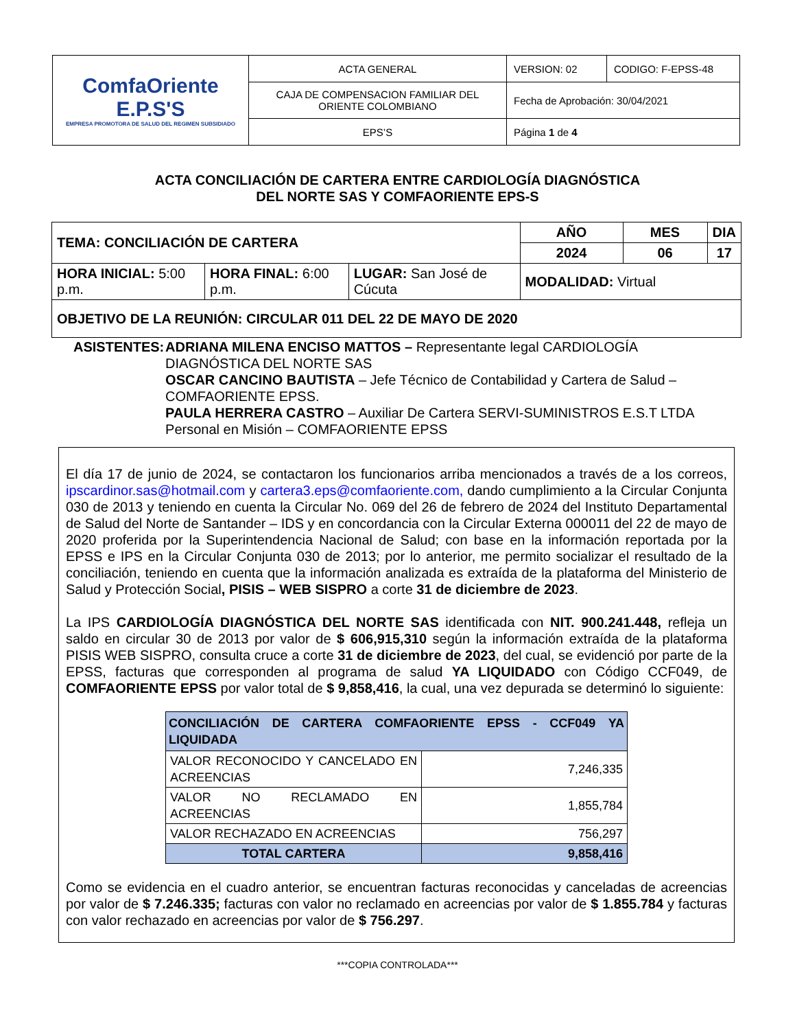| ComfaOriente E.P.S'S EMPRESA PROMOTORA DE SALUD DEL REGIMEN SUBSIDIADO | ACTA GENERAL | VERSION: 02 | CODIGO: F-EPSS-48 |
| | CAJA DE COMPENSACION FAMILIAR DEL ORIENTE COLOMBIANO | Fecha de Aprobación: 30/04/2021 | |
| | EPS’S | Página 1 de 4 | |
ACTA CONCILIACIÓN DE CARTERA ENTRE CARDIOLOGÍA DIAGNÓSTICA
DEL NORTE SAS Y COMFAORIENTE EPS-S
| TEMA: CONCILIACIÓN DE CARTERA | | | AÑO | MES | DIA |
| | | | 2024 | 06 | 17 |
| HORA INICIAL: 5:00 p.m. | HORA FINAL: 6:00 p.m. | LUGAR: San José de Cúcuta | MODALIDAD: Virtual | | |
| OBJETIVO DE LA REUNIÓN: CIRCULAR 011 DEL 22 DE MAYO DE 2020 | | | | | |
ASISTENTES: ADRIANA MILENA ENCISO MATTOS – Representante legal CARDIOLOGÍA DIAGNÓSTICA DEL NORTE SAS
OSCAR CANCINO BAUTISTA – Jefe Técnico de Contabilidad y Cartera de Salud –COMFAORIENTE EPSS.
PAULA HERRERA CASTRO – Auxiliar De Cartera SERVI-SUMINISTROS E.S.T LTDA Personal en Misión – COMFAORIENTE EPSS
El día 17 de junio de 2024, se contactaron los funcionarios arriba mencionados a través de a los correos, ipscardinor.sas@hotmail.com y cartera3.eps@comfaoriente.com, dando cumplimiento a la Circular Conjunta 030 de 2013 y teniendo en cuenta la Circular No. 069 del 26 de febrero de 2024 del Instituto Departamental de Salud del Norte de Santander – IDS y en concordancia con la Circular Externa 000011 del 22 de mayo de 2020 proferida por la Superintendencia Nacional de Salud; con base en la información reportada por la EPSS e IPS en la Circular Conjunta 030 de 2013; por lo anterior, me permito socializar el resultado de la conciliación, teniendo en cuenta que la información analizada es extraída de la plataforma del Ministerio de Salud y Protección Social, PISIS – WEB SISPRO a corte 31 de diciembre de 2023.
La IPS CARDIOLOGÍA DIAGNÓSTICA DEL NORTE SAS identificada con NIT. 900.241.448, refleja un saldo en circular 30 de 2013 por valor de $ 606,915,310 según la información extraída de la plataforma PISIS WEB SISPRO, consulta cruce a corte 31 de diciembre de 2023, del cual, se evidenció por parte de la EPSS, facturas que corresponden al programa de salud YA LIQUIDADO con Código CCF049, de COMFAORIENTE EPSS por valor total de $ 9,858,416, la cual, una vez depurada se determinó lo siguiente:
| CONCILIACIÓN DE CARTERA COMFAORIENTE EPSS - CCF049 YA LIQUIDADA | |
| --- | --- |
| VALOR RECONOCIDO Y CANCELADO EN ACREENCIAS | 7,246,335 |
| VALOR NO RECLAMADO EN ACREENCIAS | 1,855,784 |
| VALOR RECHAZADO EN ACREENCIAS | 756,297 |
| TOTAL CARTERA | 9,858,416 |
Como se evidencia en el cuadro anterior, se encuentran facturas reconocidas y canceladas de acreencias por valor de $ 7.246.335; facturas con valor no reclamado en acreencias por valor de $ 1.855.784 y facturas con valor rechazado en acreencias por valor de $ 756.297.
***COPIA CONTROLADA***